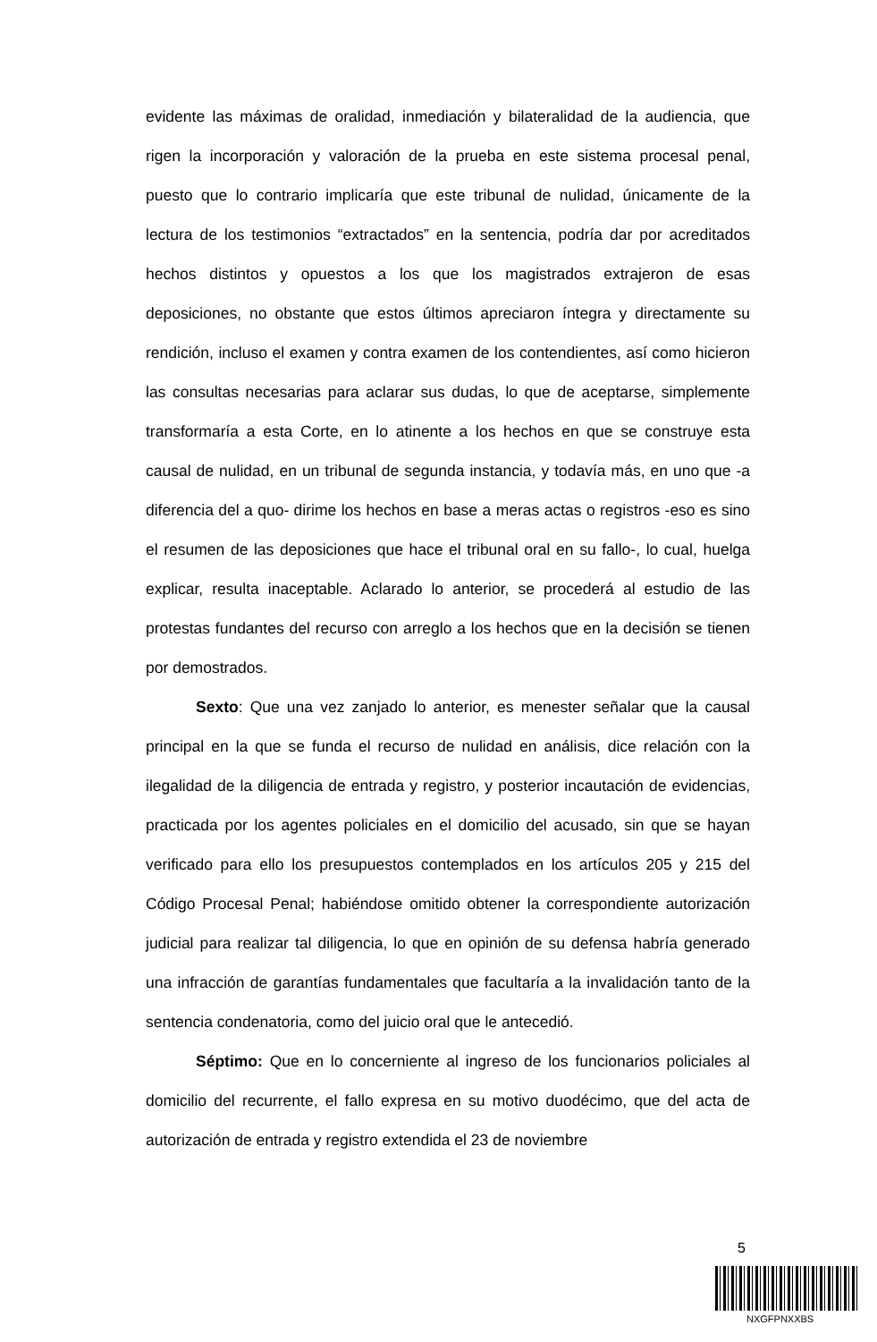evidente las máximas de oralidad, inmediación y bilateralidad de la audiencia, que rigen la incorporación y valoración de la prueba en este sistema procesal penal, puesto que lo contrario implicaría que este tribunal de nulidad, únicamente de la lectura de los testimonios “extractados” en la sentencia, podría dar por acreditados hechos distintos y opuestos a los que los magistrados extrajeron de esas deposiciones, no obstante que estos últimos apreciaron íntegra y directamente su rendición, incluso el examen y contra examen de los contendientes, así como hicieron las consultas necesarias para aclarar sus dudas, lo que de aceptarse, simplemente transformaría a esta Corte, en lo atinente a los hechos en que se construye esta causal de nulidad, en un tribunal de segunda instancia, y todavía más, en uno que -a diferencia del a quo- dirime los hechos en base a meras actas o registros -eso es sino el resumen de las deposiciones que hace el tribunal oral en su fallo-, lo cual, huelga explicar, resulta inaceptable. Aclarado lo anterior, se procederá al estudio de las protestas fundantes del recurso con arreglo a los hechos que en la decisión se tienen por demostrados.
Sexto: Que una vez zanjado lo anterior, es menester señalar que la causal principal en la que se funda el recurso de nulidad en análisis, dice relación con la ilegalidad de la diligencia de entrada y registro, y posterior incautación de evidencias, practicada por los agentes policiales en el domicilio del acusado, sin que se hayan verificado para ello los presupuestos contemplados en los artículos 205 y 215 del Código Procesal Penal; habiéndose omitido obtener la correspondiente autorización judicial para realizar tal diligencia, lo que en opinión de su defensa habría generado una infracción de garantías fundamentales que facultaría a la invalidación tanto de la sentencia condenatoria, como del juicio oral que le antecedió.
Séptimo: Que en lo concerniente al ingreso de los funcionarios policiales al domicilio del recurrente, el fallo expresa en su motivo duodécimo, que del acta de autorización de entrada y registro extendida el 23 de noviembre
5
NXGFPNXXBS